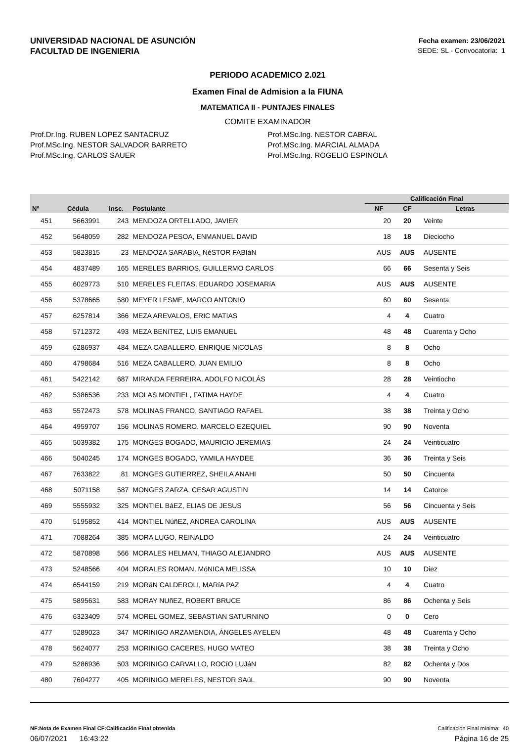UNIVERSIDAD NACIONAL DE ASUNCIÓN
FACULTAD DE INGENIERIA
Fecha examen: 23/06/2021
SEDE: SL - Convocatoria: 1
PERIODO ACADEMICO 2.021
Examen Final de Admision a la FIUNA
MATEMATICA II - PUNTAJES FINALES
COMITE EXAMINADOR
Prof.Dr.Ing. RUBEN LOPEZ SANTACRUZ
Prof.MSc.Ing. NESTOR SALVADOR BARRETO
Prof.MSc.Ing. CARLOS SAUER
Prof.MSc.Ing. NESTOR CABRAL
Prof.MSc.Ing. MARCIAL ALMADA
Prof.MSc.Ing. ROGELIO ESPINOLA
| Nº | Cédula | Insc. | Postulante | Calificación Final | | |
| --- | --- | --- | --- | --- | --- | --- |
| | | | | NF | CF | Letras |
| 451 | 5663991 | 243 | MENDOZA ORTELLADO, JAVIER | 20 | 20 | Veinte |
| 452 | 5648059 | 282 | MENDOZA PESOA, ENMANUEL DAVID | 18 | 18 | Dieciocho |
| 453 | 5823815 | 23 | MENDOZA SARABIA, NéSTOR FABIáN | AUS | AUS | AUSENTE |
| 454 | 4837489 | 165 | MERELES BARRIOS, GUILLERMO CARLOS | 66 | 66 | Sesenta y Seis |
| 455 | 6029773 | 510 | MERELES FLEITAS, EDUARDO JOSEMARíA | AUS | AUS | AUSENTE |
| 456 | 5378665 | 580 | MEYER LESME, MARCO ANTONIO | 60 | 60 | Sesenta |
| 457 | 6257814 | 366 | MEZA AREVALOS, ERIC MATIAS | 4 | 4 | Cuatro |
| 458 | 5712372 | 493 | MEZA BENíTEZ, LUIS EMANUEL | 48 | 48 | Cuarenta y Ocho |
| 459 | 6286937 | 484 | MEZA CABALLERO, ENRIQUE NICOLAS | 8 | 8 | Ocho |
| 460 | 4798684 | 516 | MEZA CABALLERO, JUAN EMILIO | 8 | 8 | Ocho |
| 461 | 5422142 | 687 | MIRANDA FERREIRA, ADOLFO NICOLÁS | 28 | 28 | Veintiocho |
| 462 | 5386536 | 233 | MOLAS MONTIEL, FATIMA HAYDE | 4 | 4 | Cuatro |
| 463 | 5572473 | 578 | MOLINAS FRANCO, SANTIAGO RAFAEL | 38 | 38 | Treinta y Ocho |
| 464 | 4959707 | 156 | MOLINAS ROMERO, MARCELO EZEQUIEL | 90 | 90 | Noventa |
| 465 | 5039382 | 175 | MONGES BOGADO, MAURICIO JEREMIAS | 24 | 24 | Veinticuatro |
| 466 | 5040245 | 174 | MONGES BOGADO, YAMILA HAYDEE | 36 | 36 | Treinta y Seis |
| 467 | 7633822 | 81 | MONGES GUTIERREZ, SHEILA ANAHI | 50 | 50 | Cincuenta |
| 468 | 5071158 | 587 | MONGES ZARZA, CESAR AGUSTIN | 14 | 14 | Catorce |
| 469 | 5555932 | 325 | MONTIEL BáEZ, ELIAS DE JESUS | 56 | 56 | Cincuenta y Seis |
| 470 | 5195852 | 414 | MONTIEL NúñEZ, ANDREA CAROLINA | AUS | AUS | AUSENTE |
| 471 | 7088264 | 385 | MORA LUGO, REINALDO | 24 | 24 | Veinticuatro |
| 472 | 5870898 | 566 | MORALES HELMAN, THIAGO ALEJANDRO | AUS | AUS | AUSENTE |
| 473 | 5248566 | 404 | MORALES ROMAN, MóNICA MELISSA | 10 | 10 | Diez |
| 474 | 6544159 | 219 | MORáN CALDEROLI, MARíA PAZ | 4 | 4 | Cuatro |
| 475 | 5895631 | 583 | MORAY NUñEZ, ROBERT BRUCE | 86 | 86 | Ochenta y Seis |
| 476 | 6323409 | 574 | MOREL GOMEZ, SEBASTIAN SATURNINO | 0 | 0 | Cero |
| 477 | 5289023 | 347 | MORINIGO ARZAMENDIA, ÁNGELES AYELEN | 48 | 48 | Cuarenta y Ocho |
| 478 | 5624077 | 253 | MORINIGO CACERES, HUGO MATEO | 38 | 38 | Treinta y Ocho |
| 479 | 5286936 | 503 | MORINIGO CARVALLO, ROCíO LUJáN | 82 | 82 | Ochenta y Dos |
| 480 | 7604277 | 405 | MORINIGO MERELES, NESTOR SAúL | 90 | 90 | Noventa |
NF:Nota de Examen Final CF:Calificación Final obtenida
06/07/2021 16:43:22
Calificación Final mínima: 40
Página 16 de 25